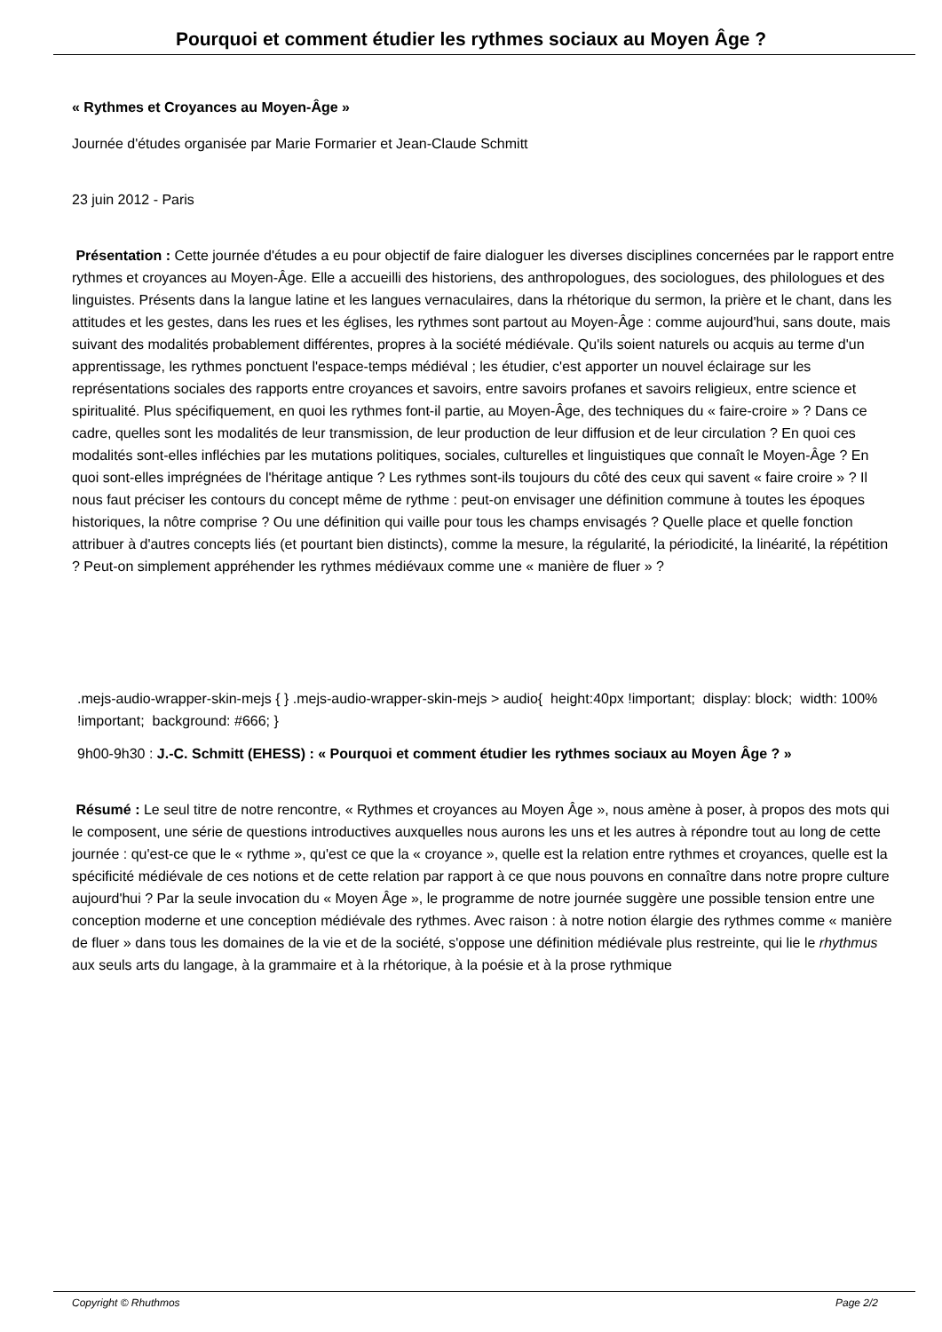Pourquoi et comment étudier les rythmes sociaux au Moyen Âge ?
« Rythmes et Croyances au Moyen-Âge »
Journée d'études organisée par Marie Formarier et Jean-Claude Schmitt
23 juin 2012 - Paris
Présentation : Cette journée d'études a eu pour objectif de faire dialoguer les diverses disciplines concernées par le rapport entre rythmes et croyances au Moyen-Âge. Elle a accueilli des historiens, des anthropologues, des sociologues, des philologues et des linguistes. Présents dans la langue latine et les langues vernaculaires, dans la rhétorique du sermon, la prière et le chant, dans les attitudes et les gestes, dans les rues et les églises, les rythmes sont partout au Moyen-Âge : comme aujourd'hui, sans doute, mais suivant des modalités probablement différentes, propres à la société médiévale. Qu'ils soient naturels ou acquis au terme d'un apprentissage, les rythmes ponctuent l'espace-temps médiéval ; les étudier, c'est apporter un nouvel éclairage sur les représentations sociales des rapports entre croyances et savoirs, entre savoirs profanes et savoirs religieux, entre science et spiritualité. Plus spécifiquement, en quoi les rythmes font-il partie, au Moyen-Âge, des techniques du « faire-croire » ? Dans ce cadre, quelles sont les modalités de leur transmission, de leur production de leur diffusion et de leur circulation ? En quoi ces modalités sont-elles infléchies par les mutations politiques, sociales, culturelles et linguistiques que connaît le Moyen-Âge ? En quoi sont-elles imprégnées de l'héritage antique ? Les rythmes sont-ils toujours du côté des ceux qui savent « faire croire » ? Il nous faut préciser les contours du concept même de rythme : peut-on envisager une définition commune à toutes les époques historiques, la nôtre comprise ? Ou une définition qui vaille pour tous les champs envisagés ? Quelle place et quelle fonction attribuer à d'autres concepts liés (et pourtant bien distincts), comme la mesure, la régularité, la périodicité, la linéarité, la répétition ? Peut-on simplement appréhender les rythmes médiévaux comme une « manière de fluer » ?
.mejs-audio-wrapper-skin-mejs { } .mejs-audio-wrapper-skin-mejs > audio{ height:40px !important; display: block; width: 100% !important; background: #666; }
9h00-9h30 : J.-C. Schmitt (EHESS) : « Pourquoi et comment étudier les rythmes sociaux au Moyen Âge ? »
Résumé : Le seul titre de notre rencontre, « Rythmes et croyances au Moyen Âge », nous amène à poser, à propos des mots qui le composent, une série de questions introductives auxquelles nous aurons les uns et les autres à répondre tout au long de cette journée : qu'est-ce que le « rythme », qu'est ce que la « croyance », quelle est la relation entre rythmes et croyances, quelle est la spécificité médiévale de ces notions et de cette relation par rapport à ce que nous pouvons en connaître dans notre propre culture aujourd'hui ? Par la seule invocation du « Moyen Âge », le programme de notre journée suggère une possible tension entre une conception moderne et une conception médiévale des rythmes. Avec raison : à notre notion élargie des rythmes comme « manière de fluer » dans tous les domaines de la vie et de la société, s'oppose une définition médiévale plus restreinte, qui lie le rhythmus aux seuls arts du langage, à la grammaire et à la rhétorique, à la poésie et à la prose rythmique
Copyright © Rhuthmos Page 2/2